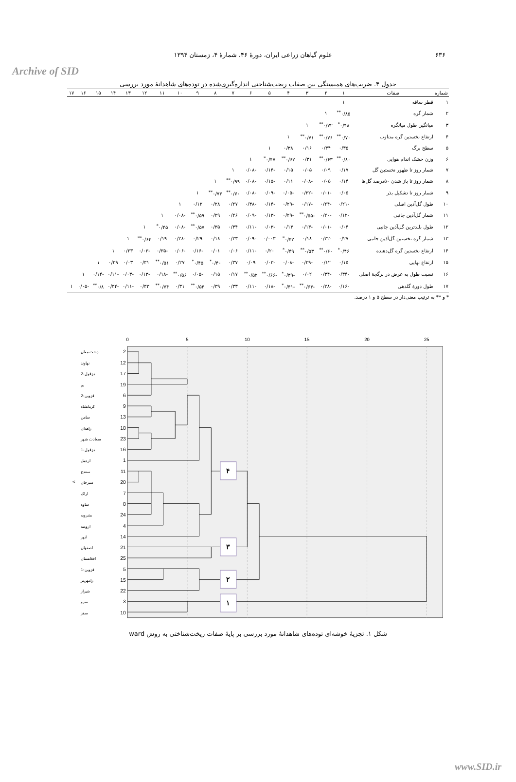Archive of SID
۶۳۶ علوم گیاهان زراعی ایران، دورهٔ ۴۶، شمارهٔ ۴، زمستان ۱۳۹۴
جدول ۴. ضریب‌های همبستگی بین صفات ریخت‌شناختی اندازه‌گیری‌شده در توده‌های شاهدانهٔ مورد بررسی
| شماره | صفات | ۱ | ۲ | ۳ | ۴ | ۵ | ۶ | ۷ | ۸ | ۹ | ۱۰ | ۱۱ | ۱۲ | ۱۳ | ۱۴ | ۱۵ | ۱۶ | ۱۷ |
| --- | --- | --- | --- | --- | --- | --- | --- | --- | --- | --- | --- | --- | --- | --- | --- | --- | --- | --- |
| ۱ | قطر ساقه | ۱ | | | | | | | | | | | | | | | | |
| ۲ | شمار گره | ۰/۸۵<sup>**</sup> | ۱ | | | | | | | | | | | | | | | |
| ۳ | میانگین طول میانگره | ۰/۴۸<sup>*</sup> | ۰/۷۲<sup>**</sup> | ۱ | | | | | | | | | | | | | | |
| ۴ | ارتفاع نخستین گره متناوب | ۰/۷۰<sup>**</sup> | ۰/۷۶<sup>**</sup> | ۰/۷۱<sup>**</sup> | ۱ | | | | | | | | | | | | | |
| ۵ | سطح برگ | ۰/۳۵ | ۰/۳۴ | ۰/۱۶ | ۰/۳۸ | ۱ | | | | | | | | | | | | |
| ۶ | وزن خشک اندام هوایی | ۰/۸۰<sup>**</sup> | ۰/۶۳<sup>**</sup> | ۰/۳۱ | ۰/۶۲<sup>**</sup> | ۰/۴۷<sup>*</sup> | ۱ | | | | | | | | | | | |
| ۷ | شمار روز تا ظهور نخستین گل | ۰/۱۷ | ۰/۰۹ | ۰/۰۵ | ۰/۱۵ | -۰/۱۴ | -۰/۰۸ | ۱ | | | | | | | | | | |
| ۸ | شمار روز تا باز شدن ۵۰درصد گل‌ها | ۰/۱۴ | ۰/۰۵ | -۰/۰۸ | ۰/۱۱ | -۰/۱۵ | -۰/۰۸ | ۰/۹۹<sup>**</sup> | ۱ | | | | | | | | | |
| ۹ | شمار روز تا تشکیل بذر | ۰/۰۵ | -۰/۰۱ | -۰/۳۲ | -۰/۰۵ | -۰/۰۹ | -۰/۰۸ | ۰/۷۰<sup>**</sup> | ۰/۷۳<sup>**</sup> | ۱ | | | | | | | | |
| ۱۰ | طول گل‌آذین اصلی | -۰/۲۱ | -۰/۲۴ | -۰/۱۷ | -۰/۲۹ | -۰/۱۴ | -۰/۳۸ | ۰/۲۷ | ۰/۲۸ | ۰/۱۲ | ۱ | | | | | | | |
| ۱۱ | شمار گل‌آذین جانبی | -۰/۱۲ | -۰/۲۰ | -۰/۵۵<sup>**</sup> | -۰/۲۹ | -۰/۱۳ | -۰/۰۹ | ۰/۲۶ | ۰/۲۹ | ۰/۵۹<sup>**</sup> | -۰/۰۸ | ۱ | | | | | | |
| ۱۲ | طول بلندترین گل‌آذین جانبی | ۰/۰۴ | -۰/۰۱ | -۰/۱۳ | ۰/۱۳ | -۰/۰۳ | -۰/۱۱ | ۰/۳۴ | ۰/۳۵ | ۰/۵۷<sup>**</sup> | -۰/۰۸ | ۰/۴۵<sup>*</sup> | ۱ | | | | | |
| ۱۳ | شمار گره نخستین گل‌آذین جانبی | ۰/۲۷ | -۰/۲۲ | ۰/۱۸ | ۰/۴۲<sup>*</sup> | ۰/۰۰۳ | -۰/۰۹ | ۰/۲۳ | ۰/۱۸ | ۰/۲۹ | -۰/۲۸ | ۰/۱۹ | ۰/۶۴<sup>**</sup> | ۱ | | | | |
| ۱۴ | ارتفاع نخستین گره گل‌دهنده | ۰/۴۶<sup>*</sup> | ۰/۶۰<sup>**</sup> | ۰/۵۳<sup>**</sup> | ۰/۴۹<sup>*</sup> | ۰/۲۰ | -۰/۱۱ | ۰/۰۶ | ۰/۰۱ | -۰/۱۶ | -۰/۰۶ | -۰/۳۵ | -۰/۰۳ | ۰/۲۳ | ۱ | | | |
| ۱۵ | ارتفاع نهایی | ۰/۱۵ | ۰/۱۲ | -۰/۲۹ | -۰/۰۸ | -۰/۰۳ | ۰/۰۹ | ۰/۳۷ | ۰/۴۰<sup>*</sup> | ۰/۴۵<sup>*</sup> | ۰/۲۷ | ۰/۵۱<sup>**</sup> | ۰/۳۱ | ۰/۰۳ | ۰/۲۹ | ۱ | | |
| ۱۶ | نسبت طول به عرض در برگچهٔ اصلی | -۰/۳۴ | -۰/۳۴ | ۰/۰۲ | -۰/۳۹<sup>*</sup> | -۰/۶۶<sup>**</sup> | ۰/۵۲<sup>**</sup> | ۰/۱۷ | ۰/۱۵ | -۰/۰۵ | ۰/۵۶<sup>**</sup> | -۰/۱۸ | -۰/۱۳ | -۰/۰۳ | -۰/۱۱ | -۰/۱۴ | ۱ | |
| ۱۷ | طول دورهٔ گلدهی | -۰/۱۶ | -۰/۲۸ | -۰/۶۳<sup>**</sup> | -۰/۴۱<sup>*</sup> | -۰/۱۸ | -۰/۱۱ | ۰/۳۳ | ۰/۳۹ | ۰/۵۴<sup>**</sup> | ۰/۳۱ | ۰/۷۴<sup>**</sup> | ۰/۳۳ | -۰/۱۱ | -۰/۳۴ | ۰/۸<sup>**</sup> | -۰/۰۵ | ۱ |
* و ** به ترتیب معنی‌دار در سطح ۵ و ۱ درصد.
0
5
10
15
20
25
2
12
17
19
6
9
13
18
23
16
1
11
20
7
8
24
4
14
21
25
5
15
22
3
10
دشت مغان
نهاوند
دزفول-2
بم
قزوین-2
کرمانشاه
سامن
زاهدان
سعادت شهر
دزفول-1
اردبیل
سنندج
سیرجان
اراک
ساوه
بشرویه
ارومیه
ابهر
اصفهان
افغانستان
قزوین-1
رامهرمز
شیراز
سرو
سقز
۴
۳
۲
۱
<
شکل ۱. تجزیهٔ خوشه‌ای توده‌های شاهدانهٔ مورد بررسی بر پایهٔ صفات ریخت‌شناختی به روش ward
www.SID.ir